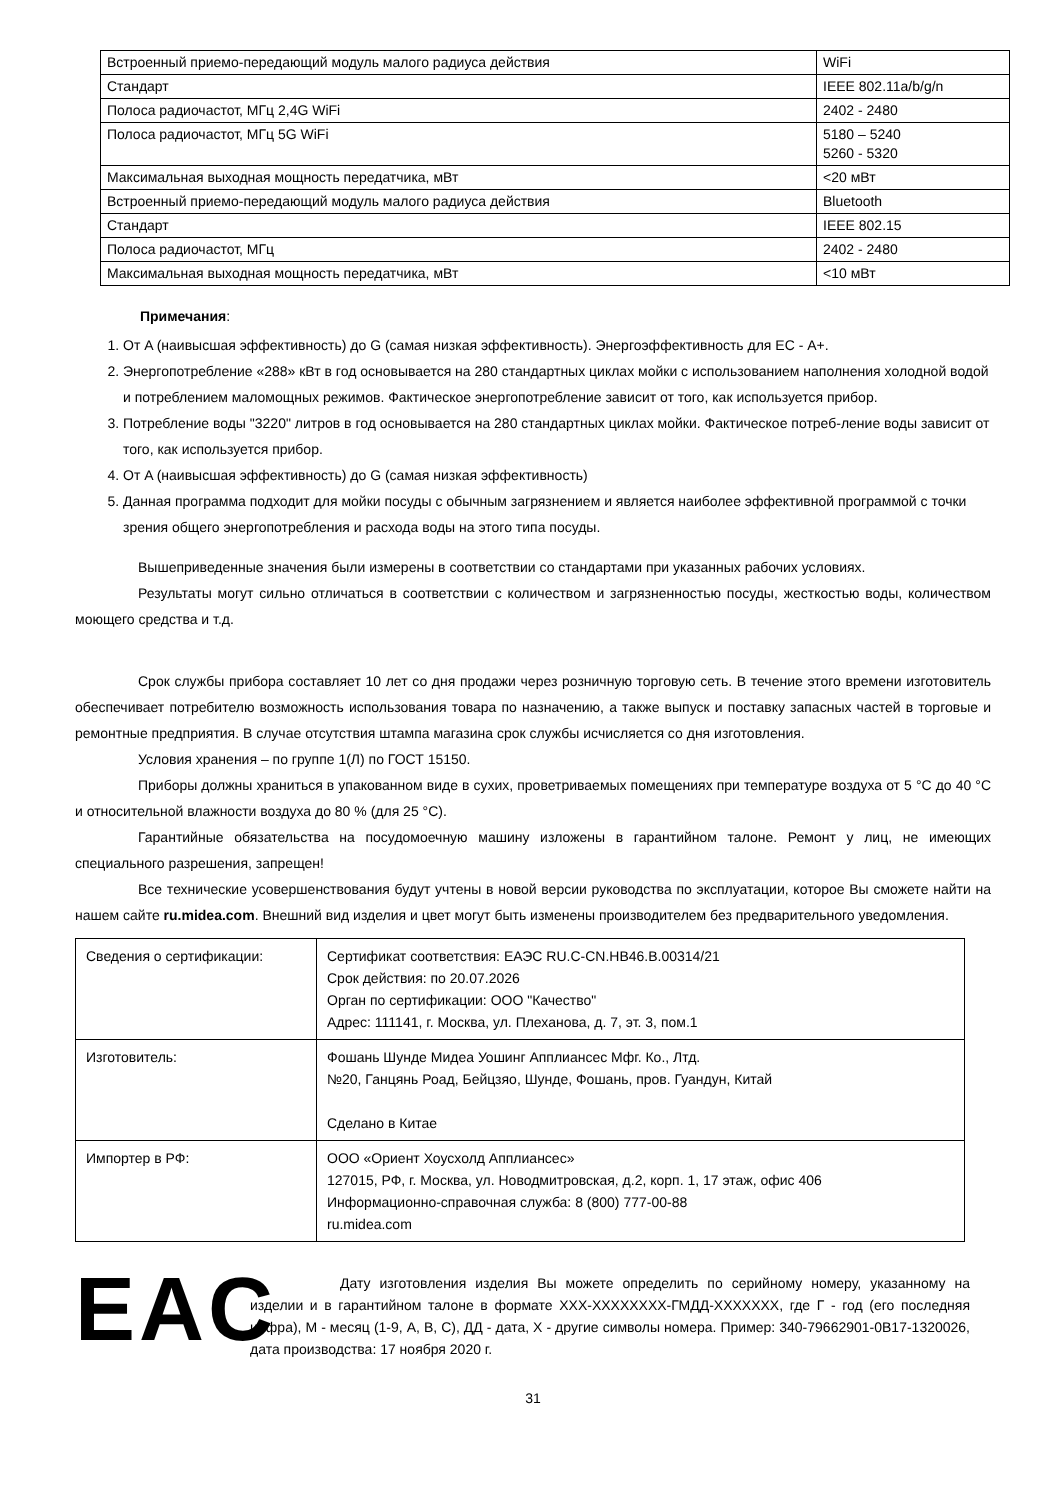| Встроенный приемо-передающий модуль малого радиуса действия | WiFi |
| Стандарт | IEEE 802.11a/b/g/n |
| Полоса радиочастот, МГц 2,4G WiFi | 2402 - 2480 |
| Полоса радиочастот, МГц 5G WiFi | 5180 – 5240 5260 - 5320 |
| Максимальная выходная мощность передатчика, мВт | <20 мВт |
| Встроенный приемо-передающий модуль малого радиуса действия | Bluetooth |
| Стандарт | IEEE 802.15 |
| Полоса радиочастот, МГц | 2402 - 2480 |
| Максимальная выходная мощность передатчика, мВт | <10 мВт |
Примечания:
1. От A (наивысшая эффективность) до G (самая низкая эффективность). Энергоэффективность для ЕС - А+.
2. Энергопотребление «288» кВт в год основывается на 280 стандартных циклах мойки с использованием наполнения холодной водой и потреблением маломощных режимов. Фактическое энергопотребление зависит от того, как используется прибор.
3. Потребление воды "3220" литров в год основывается на 280 стандартных циклах мойки. Фактическое потреб-ление воды зависит от того, как используется прибор.
4. От A (наивысшая эффективность) до G (самая низкая эффективность)
5. Данная программа подходит для мойки посуды с обычным загрязнением и является наиболее эффективной программой с точки зрения общего энергопотребления и расхода воды на этого типа посуды.
Вышеприведенные значения были измерены в соответствии со стандартами при указанных рабочих условиях.
Результаты могут сильно отличаться в соответствии с количеством и загрязненностью посуды, жесткостью воды, количеством моющего средства и т.д.
Срок службы прибора составляет 10 лет со дня продажи через розничную торговую сеть. В течение этого времени изготовитель обеспечивает потребителю возможность использования товара по назначению, а также выпуск и поставку запасных частей в торговые и ремонтные предприятия. В случае отсутствия штампа магазина срок службы исчисляется со дня изготовления.
Условия хранения – по группе 1(Л) по ГОСТ 15150.
Приборы должны храниться в упакованном виде в сухих, проветриваемых помещениях при температуре воздуха от 5 °C до 40 °C и относительной влажности воздуха до 80 % (для 25 °C).
Гарантийные обязательства на посудомоечную машину изложены в гарантийном талоне. Ремонт у лиц, не имеющих специального разрешения, запрещен!
Все технические усовершенствования будут учтены в новой версии руководства по эксплуатации, которое Вы сможете найти на нашем сайте ru.midea.com. Внешний вид изделия и цвет могут быть изменены производителем без предварительного уведомления.
| Сведения о сертификации: | Сертификат соответствия: ЕАЭС RU.C-CN.HB46.B.00314/21 Срок действия: по 20.07.2026 Орган по сертификации: ООО "Качество" Адрес: 111141, г. Москва, ул. Плеханова, д. 7, эт. 3, пом.1 |
| Изготовитель: | Фошань Шунде Мидеа Уошинг Апплиансес Мфг. Ко., Лтд. №20, Ганцянь Роад, Бейцзяо, Шунде, Фошань, пров. Гуандун, Китай Сделано в Китае |
| Импортер в РФ: | ООО «Ориент Хоусхолд Апплиансес» 127015, РФ, г. Москва, ул. Новодмитровская, д.2, корп. 1, 17 этаж, офис 406 Информационно-справочная служба: 8 (800) 777-00-88 ru.midea.com |
EAC
Дату изготовления изделия Вы можете определить по серийному номеру, указанному на изделии и в гарантийном талоне в формате ХХХ-ХХХХХХХХ-ГМДД-ХХХХХХХ, где Г - год (его последняя цифра), М - месяц (1-9, А, В, С), ДД - дата, Х - другие символы номера. Пример: 340-79662901-0В17-1320026, дата производства: 17 ноября 2020 г.
31